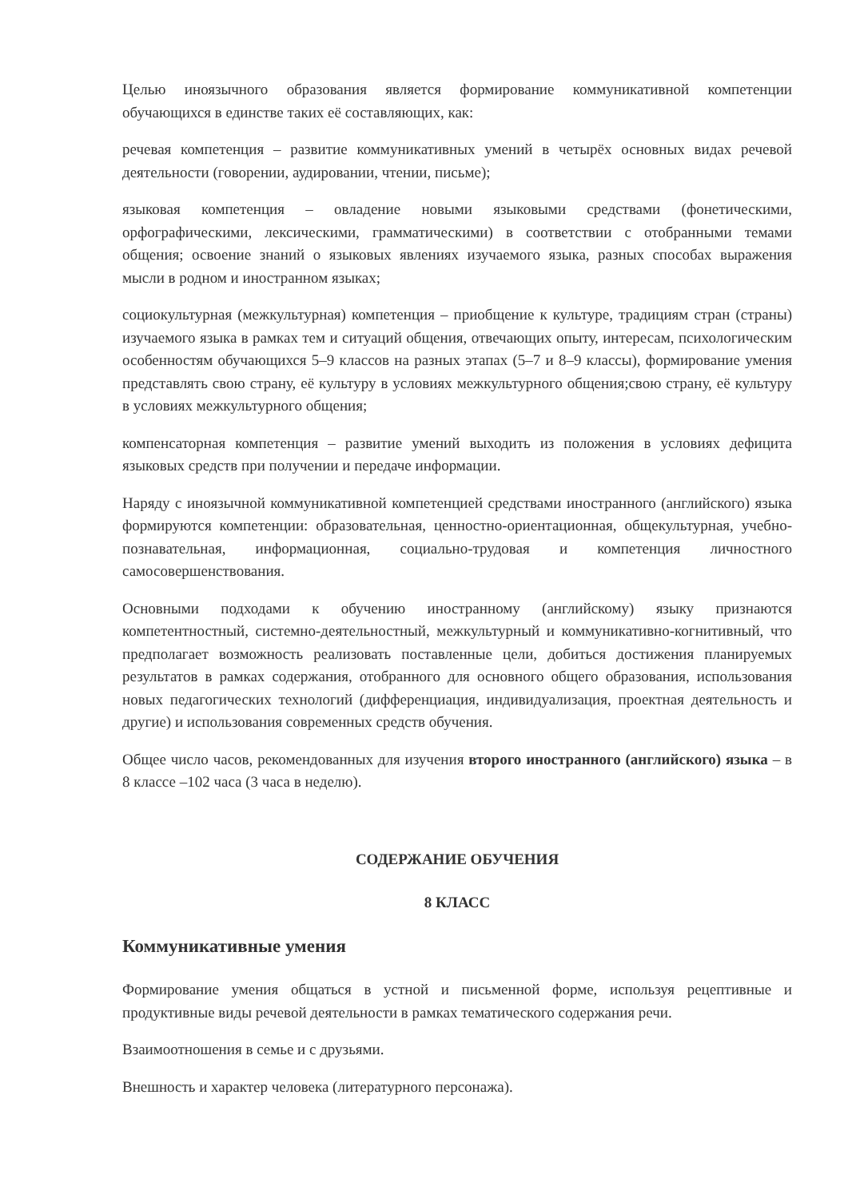Целью иноязычного образования является формирование коммуникативной компетенции обучающихся в единстве таких её составляющих, как:
речевая компетенция – развитие коммуникативных умений в четырёх основных видах речевой деятельности (говорении, аудировании, чтении, письме);
языковая компетенция – овладение новыми языковыми средствами (фонетическими, орфографическими, лексическими, грамматическими) в соответствии с отобранными темами общения; освоение знаний о языковых явлениях изучаемого языка, разных способах выражения мысли в родном и иностранном языках;
социокультурная (межкультурная) компетенция – приобщение к культуре, традициям стран (страны) изучаемого языка в рамках тем и ситуаций общения, отвечающих опыту, интересам, психологическим особенностям обучающихся 5–9 классов на разных этапах (5–7 и 8–9 классы), формирование умения представлять свою страну, её культуру в условиях межкультурного общения;свою страну, её культуру в условиях межкультурного общения;
компенсаторная компетенция – развитие умений выходить из положения в условиях дефицита языковых средств при получении и передаче информации.
Наряду с иноязычной коммуникативной компетенцией средствами иностранного (английского) языка формируются компетенции: образовательная, ценностно-ориентационная, общекультурная, учебно-познавательная, информационная, социально-трудовая и компетенция личностного самосовершенствования.
Основными подходами к обучению иностранному (английскому) языку признаются компетентностный, системно-деятельностный, межкультурный и коммуникативно-когнитивный, что предполагает возможность реализовать поставленные цели, добиться достижения планируемых результатов в рамках содержания, отобранного для основного общего образования, использования новых педагогических технологий (дифференциация, индивидуализация, проектная деятельность и другие) и использования современных средств обучения.
Общее число часов, рекомендованных для изучения второго иностранного (английского) языка – в 8 классе –102 часа (3 часа в неделю).
СОДЕРЖАНИЕ ОБУЧЕНИЯ
8 КЛАСС
Коммуникативные умения
Формирование умения общаться в устной и письменной форме, используя рецептивные и продуктивные виды речевой деятельности в рамках тематического содержания речи.
Взаимоотношения в семье и с друзьями.
Внешность и характер человека (литературного персонажа).